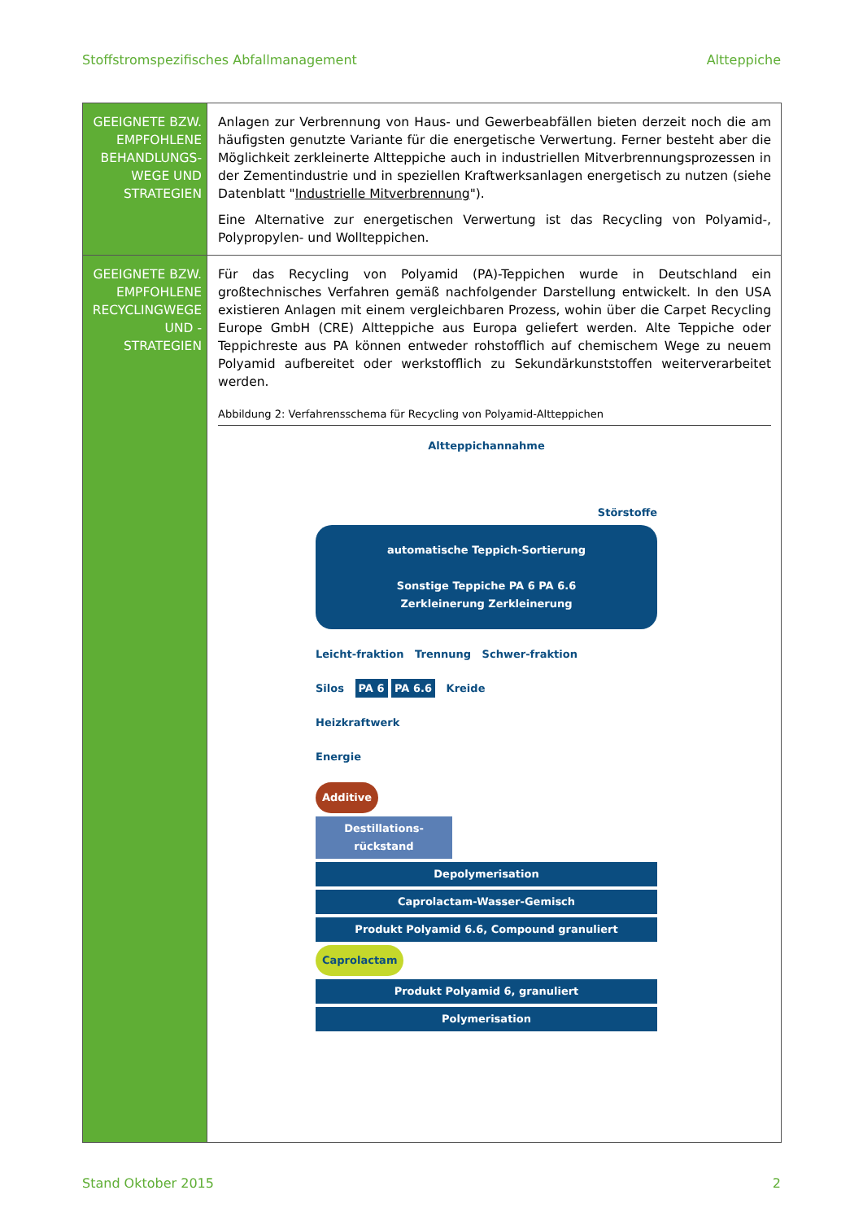Stoffstromspezifisches Abfallmanagement Altteppiche
| GEEIGNETE BZW. EMPFOHLENE BEHANDLUNGS-WEGE UND STRATEGIEN | Anlagen zur Verbrennung von Haus- und Gewerbeabfällen bieten derzeit noch die am häufigsten genutzte Variante für die energetische Verwertung. Ferner besteht aber die Möglichkeit zerkleinerte Altteppiche auch in industriellen Mitverbrennungsprozessen in der Zementindustrie und in speziellen Kraftwerksanlagen energetisch zu nutzen (siehe Datenblatt " Industrielle Mitverbrennung "). Eine Alternative zur energetischen Verwertung ist das Recycling von Polyamid-, Polypropylen- und Wollteppichen. |
| GEEIGNETE BZW. EMPFOHLENE RECYCLINGWEGE UND -STRATEGIEN | Für das Recycling von Polyamid (PA)-Teppichen wurde in Deutschland ein großtechnisches Verfahren gemäß nachfolgender Darstellung entwickelt. In den USA existieren Anlagen mit einem vergleichbaren Prozess, wohin über die Carpet Recycling Europe GmbH (CRE) Altteppiche aus Europa geliefert werden. Alte Teppiche oder Teppichreste aus PA können entweder rohstofflich auf chemischem Wege zu neuem Polyamid aufbereitet oder werkstofflich zu Sekundärkunststoffen weiterverarbeitet werden. Abbildung 2: Verfahrensschema für Recycling von Polyamid-Altteppichen Altteppichannahme Störstoffe automatische Teppich-Sortierung Sonstige Teppiche PA 6 PA 6.6 Zerkleinerung Zerkleinerung Leicht-fraktion Trennung Schwer-fraktion Silos PA 6 PA 6.6 Kreide Heizkraftwerk Energie Additive Destillations-rückstand Depolymerisation Caprolactam-Wasser-Gemisch Produkt Polyamid 6.6, Compound granuliert Caprolactam Produkt Polyamid 6, granuliert Polymerisation |
Stand Oktober 2015 2